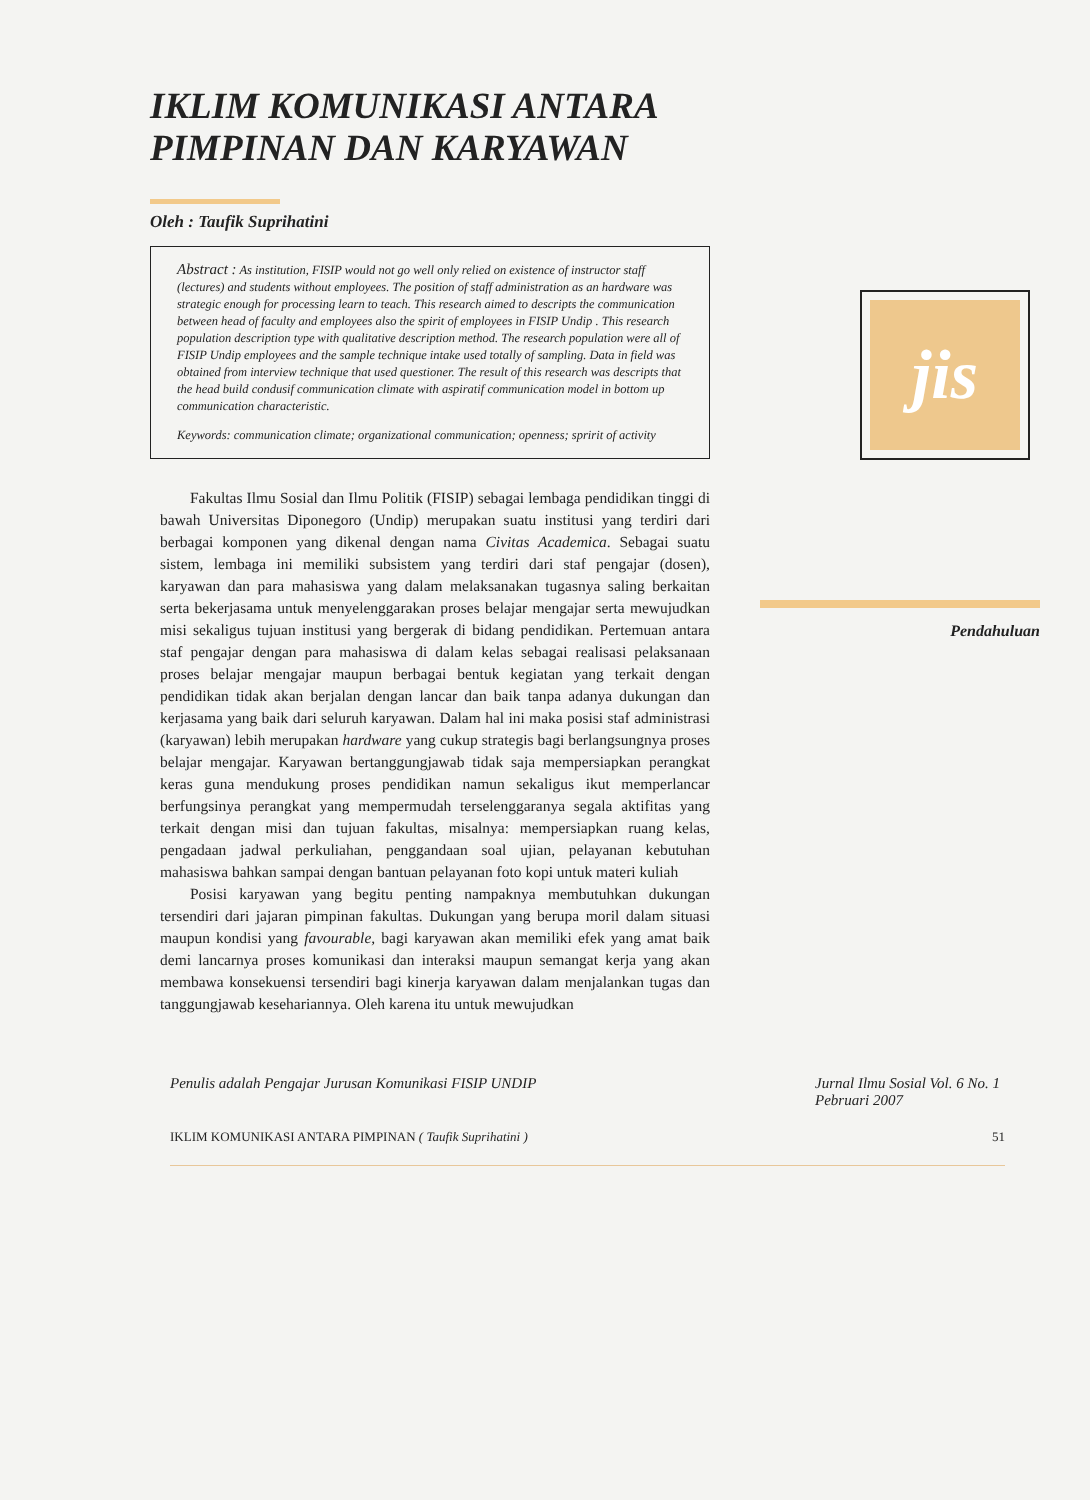IKLIM KOMUNIKASI ANTARA PIMPINAN DAN KARYAWAN
Oleh : Taufik Suprihatini
Abstract : As institution, FISIP would not go well only relied on existence of instructor staff (lectures) and students without employees. The position of staff administration as an hardware was strategic enough for processing learn to teach. This research aimed to descripts the communication between head of faculty and employees also the spirit of employees in FISIP Undip . This research population description type with qualitative description method. The research population were all of FISIP Undip employees and the sample technique intake used totally of sampling. Data in field was obtained from interview technique that used questioner. The result of this research was descripts that the head build condusif communication climate with aspiratif communication model in bottom up communication characteristic.
Keywords: communication climate; organizational communication; openness; spririt of activity
Fakultas Ilmu Sosial dan Ilmu Politik (FISIP) sebagai lembaga pendidikan tinggi di bawah Universitas Diponegoro (Undip) merupakan suatu institusi yang terdiri dari berbagai komponen yang dikenal dengan nama Civitas Academica. Sebagai suatu sistem, lembaga ini memiliki subsistem yang terdiri dari staf pengajar (dosen), karyawan dan para mahasiswa yang dalam melaksanakan tugasnya saling berkaitan serta bekerjasama untuk menyelenggarakan proses belajar mengajar serta mewujudkan misi sekaligus tujuan institusi yang bergerak di bidang pendidikan. Pertemuan antara staf pengajar dengan para mahasiswa di dalam kelas sebagai realisasi pelaksanaan proses belajar mengajar maupun berbagai bentuk kegiatan yang terkait dengan pendidikan tidak akan berjalan dengan lancar dan baik tanpa adanya dukungan dan kerjasama yang baik dari seluruh karyawan. Dalam hal ini maka posisi staf administrasi (karyawan) lebih merupakan hardware yang cukup strategis bagi berlangsungnya proses belajar mengajar. Karyawan bertanggungjawab tidak saja mempersiapkan perangkat keras guna mendukung proses pendidikan namun sekaligus ikut memperlancar berfungsinya perangkat yang mempermudah terselenggaranya segala aktifitas yang terkait dengan misi dan tujuan fakultas, misalnya: mempersiapkan ruang kelas, pengadaan jadwal perkuliahan, penggandaan soal ujian, pelayanan kebutuhan mahasiswa bahkan sampai dengan bantuan pelayanan foto kopi untuk materi kuliah
Posisi karyawan yang begitu penting nampaknya membutuhkan dukungan tersendiri dari jajaran pimpinan fakultas. Dukungan yang berupa moril dalam situasi maupun kondisi yang favourable, bagi karyawan akan memiliki efek yang amat baik demi lancarnya proses komunikasi dan interaksi maupun semangat kerja yang akan membawa konsekuensi tersendiri bagi kinerja karyawan dalam menjalankan tugas dan tanggungjawab kesehariannya. Oleh karena itu untuk mewujudkan
jis
Pendahuluan
Penulis adalah Pengajar Jurusan Komunikasi FISIP UNDIP Jurnal Ilmu Sosial Vol. 6 No. 1
Pebruari 2007
IKLIM KOMUNIKASI ANTARA PIMPINAN ( Taufik Suprihatini ) 51